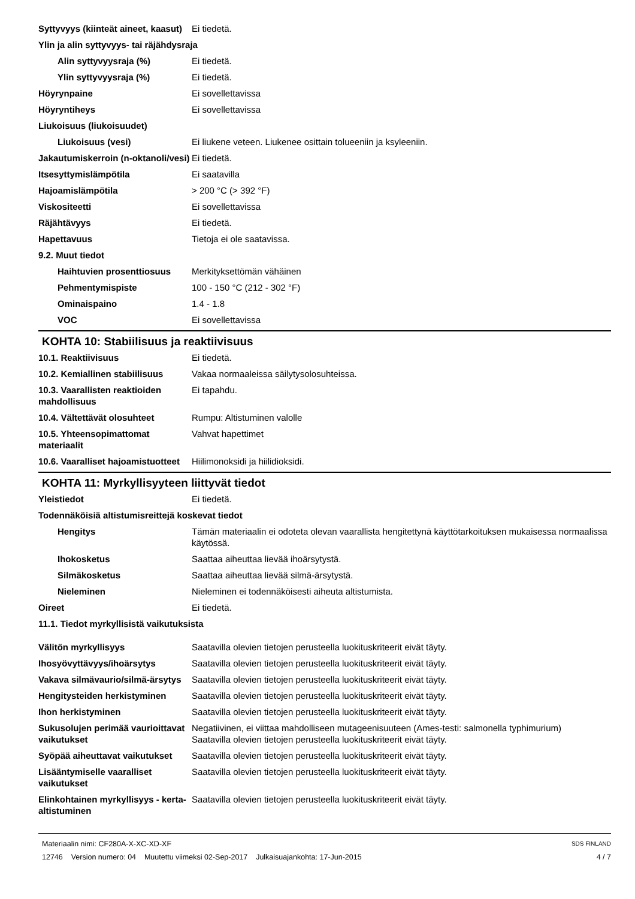Syttyvyys (kiinteät aineet, kaasut)
Ei tiedetä.
Ylin ja alin syttyvyys- tai räjähdysraja
Alin syttyvyysraja (%) Ei tiedetä.
Ylin syttyvyysraja (%) Ei tiedetä.
Höyrynpaine Ei sovellettavissa
Höyryntiheys Ei sovellettavissa
Liukoisuus (liukoisuudet)
Liukoisuus (vesi) Ei liukene veteen. Liukenee osittain tolueeniin ja ksyleeniin.
Jakautumiskerroin (n-oktanoli/vesi)
Ei tiedetä.
Itsesyttymislämpötila Ei saatavilla
Hajoamislämpötila > 200 °C (> 392 °F)
Viskositeetti Ei sovellettavissa
Räjähtävyys Ei tiedetä.
Hapettavuus Tietoja ei ole saatavissa.
9.2. Muut tiedot
Haihtuvien prosenttiosuus
Merkityksettömän vähäinen
Pehmentymispiste 100 - 150 °C (212 - 302 °F)
Ominaispaino 1.4 - 1.8
VOC Ei sovellettavissa
KOHTA 10: Stabiilisuus ja reaktiivisuus
10.1. Reaktiivisuus Ei tiedetä.
10.2. Kemiallinen stabiilisuus
Vakaa normaaleissa säilytysolosuhteissa.
10.3. Vaarallisten reaktioiden mahdollisuus
Ei tapahdu.
10.4. Vältettävät olosuhteet Rumpu: Altistuminen valolle
10.5. Yhteensopimattomat materiaalit
Vahvat hapettimet
10.6. Vaaralliset hajoamistuotteet
Hiilimonoksidi ja hiilidioksidi.
KOHTA 11: Myrkyllisyyteen liittyvät tiedot
Yleistiedot Ei tiedetä.
Todennäköisiä altistumisreittejä koskevat tiedot
Hengitys Tämän materiaalin ei odoteta olevan vaarallista hengitettynä käyttötarkoituksen mukaisessa normaalissa käytössä.
Ihokosketus Saattaa aiheuttaa lievää ihoärsytystä.
Silmäkosketus Saattaa aiheuttaa lievää silmä-ärsytystä.
Nieleminen Nieleminen ei todennäköisesti aiheuta altistumista.
Oireet Ei tiedetä.
11.1. Tiedot myrkyllisistä vaikutuksista
Välitön myrkyllisyys Saatavilla olevien tietojen perusteella luokituskriteerit eivät täyty.
Ihosyövyttävyys/ihoärsytys Saatavilla olevien tietojen perusteella luokituskriteerit eivät täyty.
Vakava silmävaurio/silmä-ärsytys
Saatavilla olevien tietojen perusteella luokituskriteerit eivät täyty.
Hengitysteiden herkistyminen Saatavilla olevien tietojen perusteella luokituskriteerit eivät täyty.
Ihon herkistyminen Saatavilla olevien tietojen perusteella luokituskriteerit eivät täyty.
Sukusolujen perimää vaurioittavat vaikutukset
Negatiivinen, ei viittaa mahdolliseen mutageenisuuteen (Ames-testi: salmonella typhimurium)
Saatavilla olevien tietojen perusteella luokituskriteerit eivät täyty.
Syöpää aiheuttavat vaikutukset
Saatavilla olevien tietojen perusteella luokituskriteerit eivät täyty.
Lisääntymiselle vaaralliset vaikutukset
Saatavilla olevien tietojen perusteella luokituskriteerit eivät täyty.
Elinkohtainen myrkyllisyys - kerta-altistuminen
Saatavilla olevien tietojen perusteella luokituskriteerit eivät täyty.
Materiaalin nimi: CF280A-X-XC-XD-XF
12746 Version numero: 04 Muutettu viimeksi 02-Sep-2017 Julkaisuajankohta: 17-Jun-2015
SDS FINLAND
4 / 7